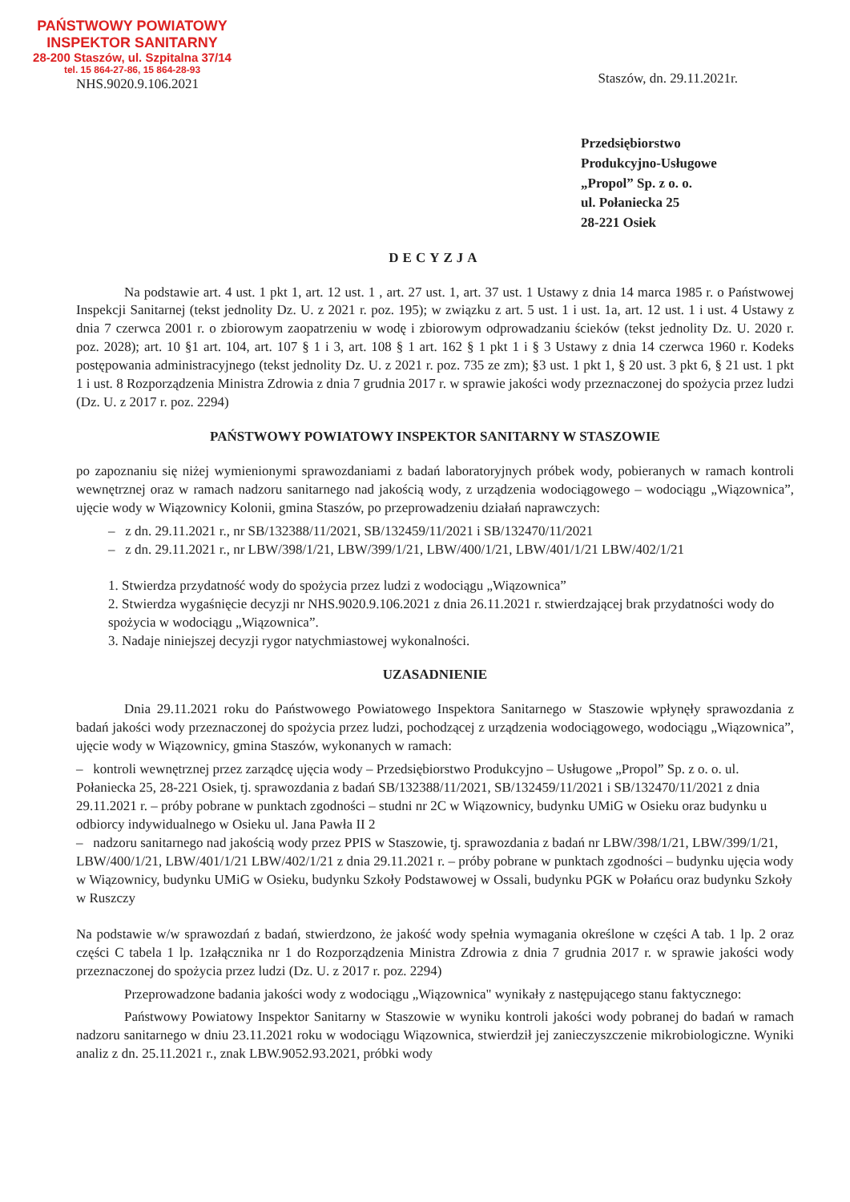PAŃSTWOWY POWIATOWY
INSPEKTOR SANITARNY
28-200 Staszów, ul. Szpitalna 37/14
tel. 15 864-27-86, 15 864-28-93
NHS.9020.9.106.2021
Staszów, dn. 29.11.2021r.
Przedsiębiorstwo
Produkcyjno-Usługowe
„Propol” Sp. z o. o.
ul. Połaniecka 25
28-221 Osiek
DECYZJA
Na podstawie art. 4 ust. 1 pkt 1, art. 12 ust. 1 , art. 27 ust. 1, art. 37 ust. 1 Ustawy z dnia 14 marca 1985 r. o Państwowej Inspekcji Sanitarnej (tekst jednolity Dz. U. z 2021 r. poz. 195); w związku z art. 5 ust. 1 i ust. 1a, art. 12 ust. 1 i ust. 4 Ustawy z dnia 7 czerwca 2001 r. o zbiorowym zaopatrzeniu w wodę i zbiorowym odprowadzaniu ścieków (tekst jednolity Dz. U. 2020 r. poz. 2028); art. 10 §1 art. 104, art. 107 § 1 i 3, art. 108 § 1 art. 162 § 1 pkt 1 i § 3 Ustawy z dnia 14 czerwca 1960 r. Kodeks postępowania administracyjnego (tekst jednolity Dz. U. z 2021 r. poz. 735 ze zm); §3 ust. 1 pkt 1, § 20 ust. 3 pkt 6, § 21 ust. 1 pkt 1 i ust. 8 Rozporządzenia Ministra Zdrowia z dnia 7 grudnia 2017 r. w sprawie jakości wody przeznaczonej do spożycia przez ludzi (Dz. U. z 2017 r. poz. 2294)
PAŃSTWOWY POWIATOWY INSPEKTOR SANITARNY W STASZOWIE
po zapoznaniu się niżej wymienionymi sprawozdaniami z badań laboratoryjnych próbek wody, pobieranych w ramach kontroli wewnętrznej oraz w ramach nadzoru sanitarnego nad jakością wody, z urządzenia wodociągowego – wodociągu „Wiązownica”, ujęcie wody w Wiązownicy Kolonii, gmina Staszów, po przeprowadzeniu działań naprawczych:
– z dn. 29.11.2021 r., nr SB/132388/11/2021, SB/132459/11/2021 i SB/132470/11/2021
– z dn. 29.11.2021 r., nr LBW/398/1/21, LBW/399/1/21, LBW/400/1/21, LBW/401/1/21 LBW/402/1/21
1. Stwierdza przydatność wody do spożycia przez ludzi z wodociągu „Wiązownica”
2. Stwierdza wygaśnięcie decyzji nr NHS.9020.9.106.2021 z dnia 26.11.2021 r. stwierdzającej brak przydatności wody do spożycia w wodociągu „Wiązownica”.
3. Nadaje niniejszej decyzji rygor natychmiastowej wykonalności.
UZASADNIENIE
Dnia 29.11.2021 roku do Państwowego Powiatowego Inspektora Sanitarnego w Staszowie wpłynęły sprawozdania z badań jakości wody przeznaczonej do spożycia przez ludzi, pochodzącej z urządzenia wodociągowego, wodociągu „Wiązownica”, ujęcie wody w Wiązownicy, gmina Staszów, wykonanych w ramach:
– kontroli wewnętrznej przez zarządcę ujęcia wody – Przedsiębiorstwo Produkcyjno – Usługowe „Propol” Sp. z o. o. ul. Połaniecka 25, 28-221 Osiek, tj. sprawozdania z badań SB/132388/11/2021, SB/132459/11/2021 i SB/132470/11/2021 z dnia 29.11.2021 r. – próby pobrane w punktach zgodności – studni nr 2C w Wiązownicy, budynku UMiG w Osieku oraz budynku u odbiorcy indywidualnego w Osieku ul. Jana Pawła II 2
– nadzoru sanitarnego nad jakością wody przez PPIS w Staszowie, tj. sprawozdania z badań nr LBW/398/1/21, LBW/399/1/21, LBW/400/1/21, LBW/401/1/21 LBW/402/1/21 z dnia 29.11.2021 r. – próby pobrane w punktach zgodności – budynku ujęcia wody w Wiązownicy, budynku UMiG w Osieku, budynku Szkoły Podstawowej w Ossali, budynku PGK w Połańcu oraz budynku Szkoły w Ruszczy
Na podstawie w/w sprawozdań z badań, stwierdzono, że jakość wody spełnia wymagania określone w części A tab. 1 lp. 2 oraz części C tabela 1 lp. 1załącznika nr 1 do Rozporządzenia Ministra Zdrowia z dnia 7 grudnia 2017 r. w sprawie jakości wody przeznaczonej do spożycia przez ludzi (Dz. U. z 2017 r. poz. 2294)
Przeprowadzone badania jakości wody z wodociągu „Wiązownica" wynikały z następującego stanu faktycznego:
Państwowy Powiatowy Inspektor Sanitarny w Staszowie w wyniku kontroli jakości wody pobranej do badań w ramach nadzoru sanitarnego w dniu 23.11.2021 roku w wodociągu Wiązownica, stwierdził jej zanieczyszczenie mikrobiologiczne. Wyniki analiz z dn. 25.11.2021 r., znak LBW.9052.93.2021, próbki wody